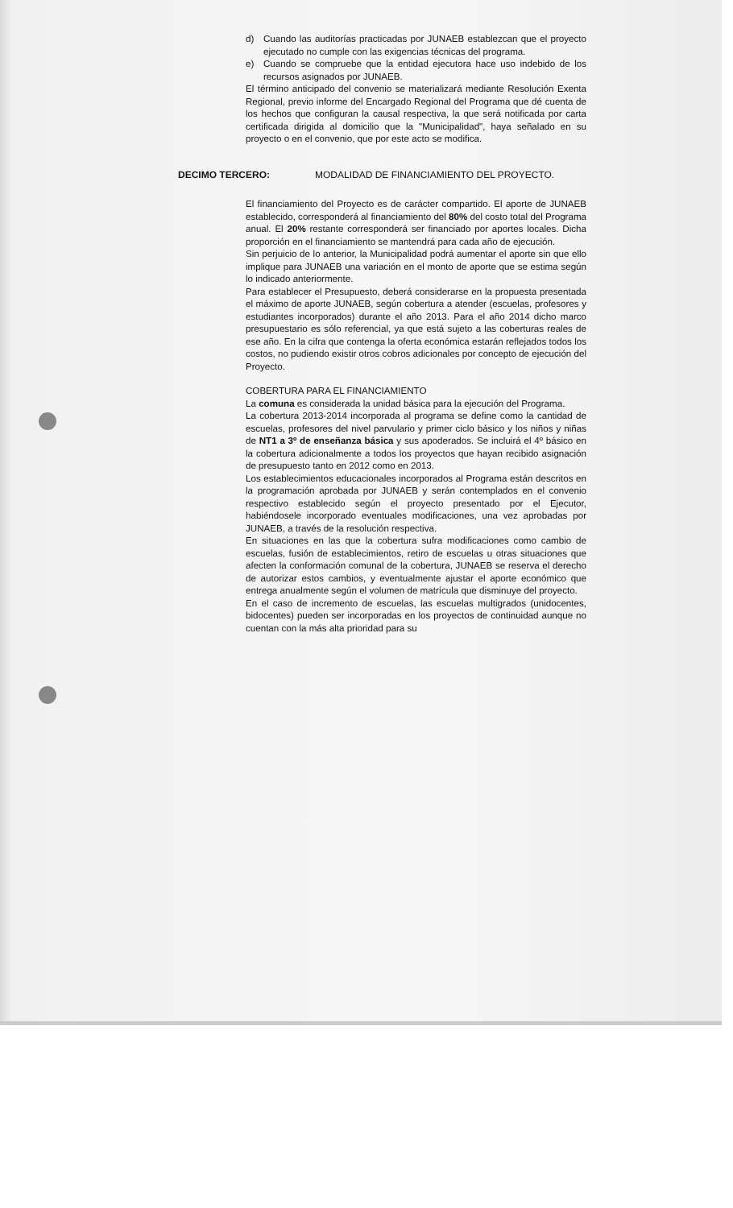d) Cuando las auditorías practicadas por JUNAEB establezcan que el proyecto ejecutado no cumple con las exigencias técnicas del programa.
e) Cuando se compruebe que la entidad ejecutora hace uso indebido de los recursos asignados por JUNAEB.
El término anticipado del convenio se materializará mediante Resolución Exenta Regional, previo informe del Encargado Regional del Programa que dé cuenta de los hechos que configuran la causal respectiva, la que será notificada por carta certificada dirigida al domicilio que la "Municipalidad", haya señalado en su proyecto o en el convenio, que por este acto se modifica.
DECIMO TERCERO: MODALIDAD DE FINANCIAMIENTO DEL PROYECTO.
El financiamiento del Proyecto es de carácter compartido. El aporte de JUNAEB establecido, corresponderá al financiamiento del 80% del costo total del Programa anual. El 20% restante corresponderá ser financiado por aportes locales. Dicha proporción en el financiamiento se mantendrá para cada año de ejecución.
Sin perjuicio de lo anterior, la Municipalidad podrá aumentar el aporte sin que ello implique para JUNAEB una variación en el monto de aporte que se estima según lo indicado anteriormente.
Para establecer el Presupuesto, deberá considerarse en la propuesta presentada el máximo de aporte JUNAEB, según cobertura a atender (escuelas, profesores y estudiantes incorporados) durante el año 2013. Para el año 2014 dicho marco presupuestario es sólo referencial, ya que está sujeto a las coberturas reales de ese año. En la cifra que contenga la oferta económica estarán reflejados todos los costos, no pudiendo existir otros cobros adicionales por concepto de ejecución del Proyecto.
COBERTURA PARA EL FINANCIAMIENTO
La comuna es considerada la unidad básica para la ejecución del Programa.
La cobertura 2013-2014 incorporada al programa se define como la cantidad de escuelas, profesores del nivel parvulario y primer ciclo básico y los niños y niñas de NT1 a 3º de enseñanza básica y sus apoderados. Se incluirá el 4º básico en la cobertura adicionalmente a todos los proyectos que hayan recibido asignación de presupuesto tanto en 2012 como en 2013.
Los establecimientos educacionales incorporados al Programa están descritos en la programación aprobada por JUNAEB y serán contemplados en el convenio respectivo establecido según el proyecto presentado por el Ejecutor, habiéndosele incorporado eventuales modificaciones, una vez aprobadas por JUNAEB, a través de la resolución respectiva.
En situaciones en las que la cobertura sufra modificaciones como cambio de escuelas, fusión de establecimientos, retiro de escuelas u otras situaciones que afecten la conformación comunal de la cobertura, JUNAEB se reserva el derecho de autorizar estos cambios, y eventualmente ajustar el aporte económico que entrega anualmente según el volumen de matrícula que disminuye del proyecto.
En el caso de incremento de escuelas, las escuelas multigrados (unidocentes, bidocentes) pueden ser incorporadas en los proyectos de continuidad aunque no cuentan con la más alta prioridad para su